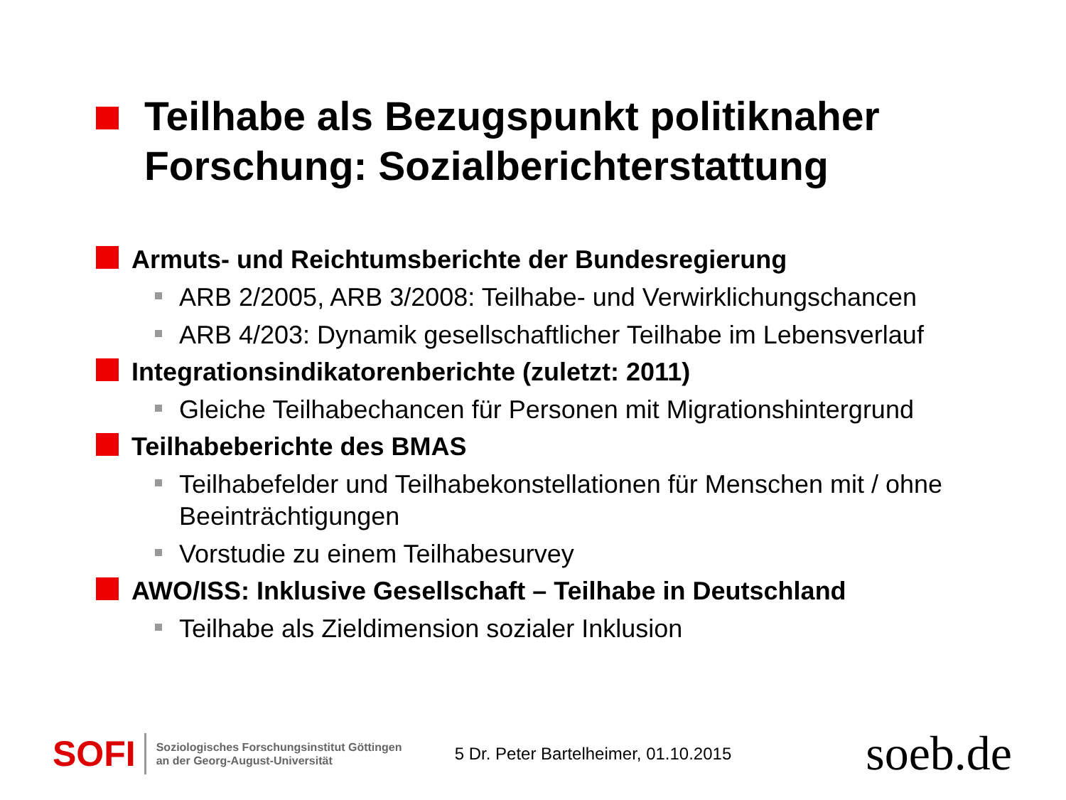Teilhabe als Bezugspunkt politiknaher Forschung: Sozialberichterstattung
Armuts- und Reichtumsberichte der Bundesregierung
ARB 2/2005, ARB 3/2008: Teilhabe- und Verwirklichungschancen
ARB 4/203: Dynamik gesellschaftlicher Teilhabe im Lebensverlauf
Integrationsindikatorenberichte (zuletzt: 2011)
Gleiche Teilhabechancen für Personen mit Migrationshintergrund
Teilhabeberichte des BMAS
Teilhabefelder und Teilhabekonstellationen für Menschen mit / ohne Beeinträchtigungen
Vorstudie zu einem Teilhabesurvey
AWO/ISS: Inklusive Gesellschaft – Teilhabe in Deutschland
Teilhabe als Zieldimension sozialer Inklusion
SOFI
Soziologisches Forschungsinstitut Göttingen
an der Georg-August-Universität
5 Dr. Peter Bartelheimer, 01.10.2015
soeb.de